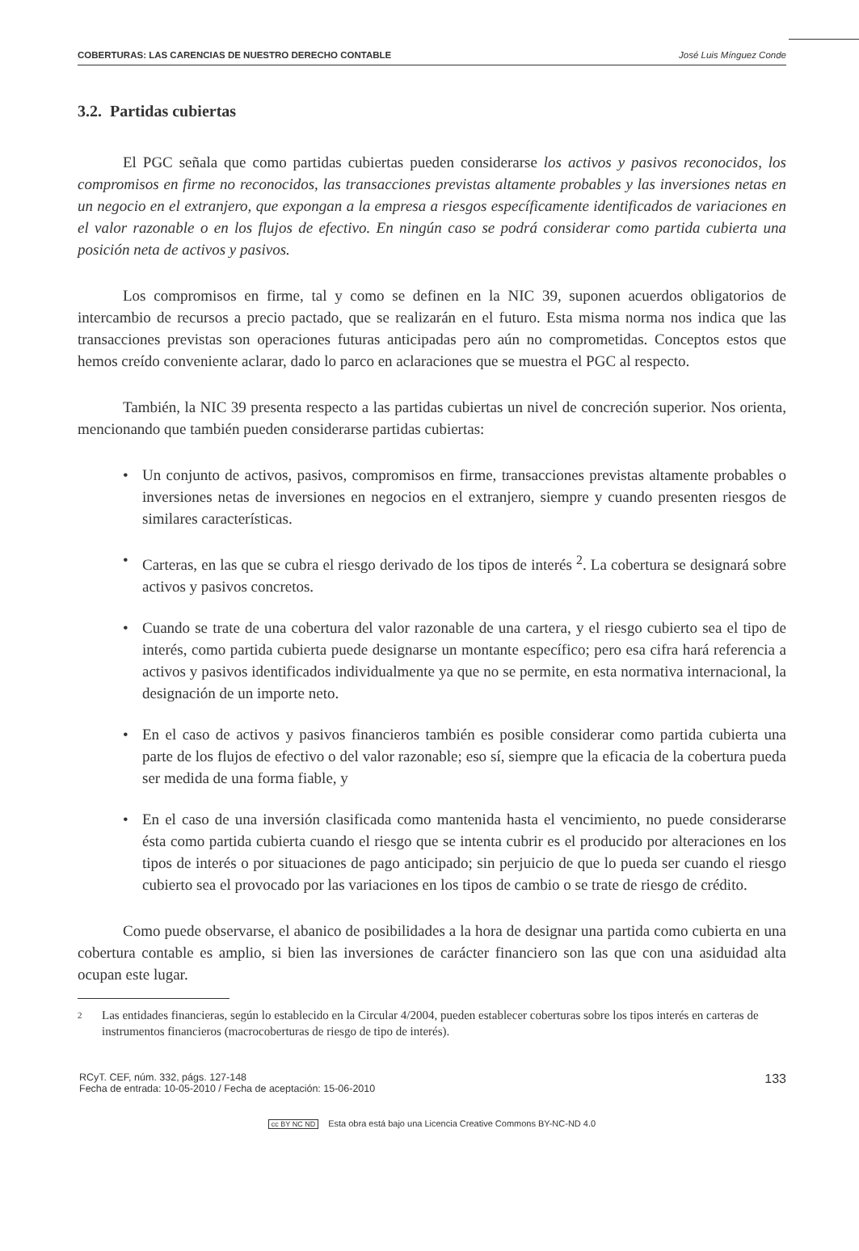COBERTURAS: LAS CARENCIAS DE NUESTRO DERECHO CONTABLE José Luis Mínguez Conde
3.2. Partidas cubiertas
El PGC señala que como partidas cubiertas pueden considerarse los activos y pasivos reconocidos, los compromisos en firme no reconocidos, las transacciones previstas altamente probables y las inversiones netas en un negocio en el extranjero, que expongan a la empresa a riesgos específicamente identificados de variaciones en el valor razonable o en los flujos de efectivo. En ningún caso se podrá considerar como partida cubierta una posición neta de activos y pasivos.
Los compromisos en firme, tal y como se definen en la NIC 39, suponen acuerdos obligatorios de intercambio de recursos a precio pactado, que se realizarán en el futuro. Esta misma norma nos indica que las transacciones previstas son operaciones futuras anticipadas pero aún no comprometidas. Conceptos estos que hemos creído conveniente aclarar, dado lo parco en aclaraciones que se muestra el PGC al respecto.
También, la NIC 39 presenta respecto a las partidas cubiertas un nivel de concreción superior. Nos orienta, mencionando que también pueden considerarse partidas cubiertas:
• Un conjunto de activos, pasivos, compromisos en firme, transacciones previstas altamente probables o inversiones netas de inversiones en negocios en el extranjero, siempre y cuando presenten riesgos de similares características.
• Carteras, en las que se cubra el riesgo derivado de los tipos de interés <sup>2</sup>. La cobertura se designará sobre activos y pasivos concretos.
• Cuando se trate de una cobertura del valor razonable de una cartera, y el riesgo cubierto sea el tipo de interés, como partida cubierta puede designarse un montante específico; pero esa cifra hará referencia a activos y pasivos identificados individualmente ya que no se permite, en esta normativa internacional, la designación de un importe neto.
• En el caso de activos y pasivos financieros también es posible considerar como partida cubierta una parte de los flujos de efectivo o del valor razonable; eso sí, siempre que la eficacia de la cobertura pueda ser medida de una forma fiable, y
• En el caso de una inversión clasificada como mantenida hasta el vencimiento, no puede considerarse ésta como partida cubierta cuando el riesgo que se intenta cubrir es el producido por alteraciones en los tipos de interés o por situaciones de pago anticipado; sin perjuicio de que lo pueda ser cuando el riesgo cubierto sea el provocado por las variaciones en los tipos de cambio o se trate de riesgo de crédito.
Como puede observarse, el abanico de posibilidades a la hora de designar una partida como cubierta en una cobertura contable es amplio, si bien las inversiones de carácter financiero son las que con una asiduidad alta ocupan este lugar.
2 Las entidades financieras, según lo establecido en la Circular 4/2004, pueden establecer coberturas sobre los tipos interés en carteras de instrumentos financieros (macrocoberturas de riesgo de tipo de interés).
RCyT. CEF, núm. 332, págs. 127-148
Fecha de entrada: 10-05-2010 / Fecha de aceptación: 15-06-2010
133
cc BY NC ND Esta obra está bajo una Licencia Creative Commons BY-NC-ND 4.0